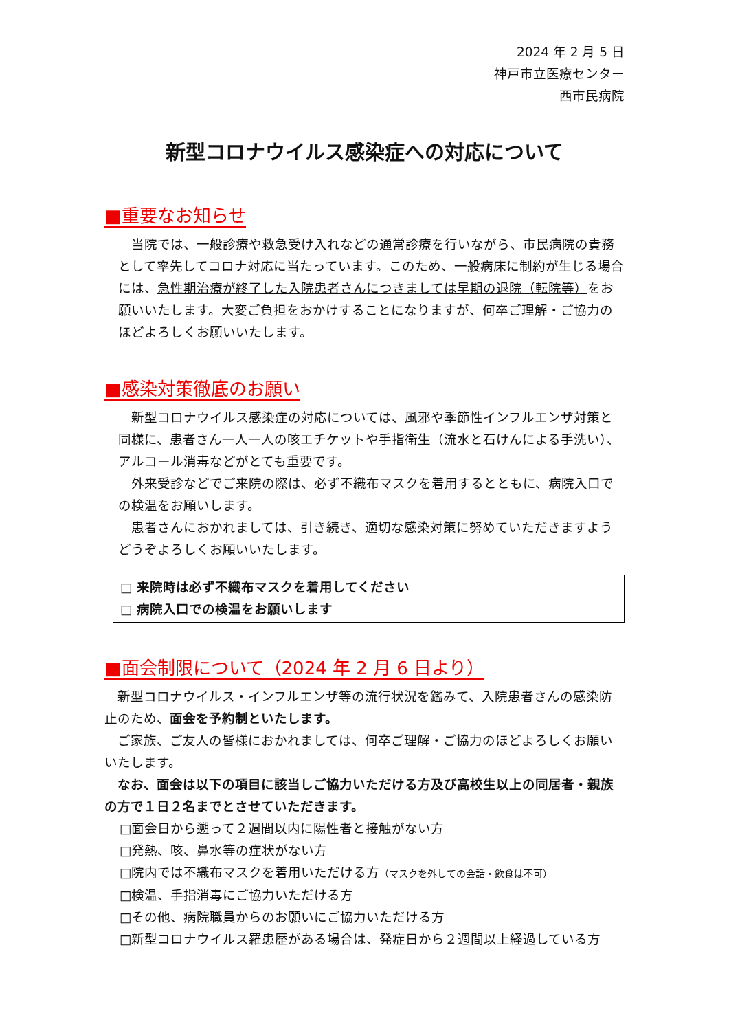2024 年 2 月 5 日
神戸市立医療センター
西市民病院
新型コロナウイルス感染症への対応について
■重要なお知らせ
当院では、一般診療や救急受け入れなどの通常診療を行いながら、市民病院の責務として率先してコロナ対応に当たっています。このため、一般病床に制約が生じる場合には、急性期治療が終了した入院患者さんにつきましては早期の退院（転院等）をお願いいたします。大変ご負担をおかけすることになりますが、何卒ご理解・ご協力のほどよろしくお願いいたします。
■感染対策徹底のお願い
新型コロナウイルス感染症の対応については、風邪や季節性インフルエンザ対策と同様に、患者さん一人一人の咳エチケットや手指衛生（流水と石けんによる手洗い）、アルコール消毒などがとても重要です。
外来受診などでご来院の際は、必ず不織布マスクを着用するとともに、病院入口での検温をお願いします。
患者さんにおかれましては、引き続き、適切な感染対策に努めていただきますようどうぞよろしくお願いいたします。
□ 来院時は必ず不織布マスクを着用してください
□ 病院入口での検温をお願いします
■面会制限について（2024 年 2 月 6 日より）
新型コロナウイルス・インフルエンザ等の流行状況を鑑みて、入院患者さんの感染防止のため、面会を予約制といたします。
ご家族、ご友人の皆様におかれましては、何卒ご理解・ご協力のほどよろしくお願いいたします。
なお、面会は以下の項目に該当しご協力いただける方及び高校生以上の同居者・親族の方で１日２名までとさせていただきます。
□面会日から遡って２週間以内に陽性者と接触がない方
□発熱、咳、鼻水等の症状がない方
□院内では不織布マスクを着用いただける方（マスクを外しての会話・飲食は不可）
□検温、手指消毒にご協力いただける方
□その他、病院職員からのお願いにご協力いただける方
□新型コロナウイルス羅患歴がある場合は、発症日から２週間以上経過している方